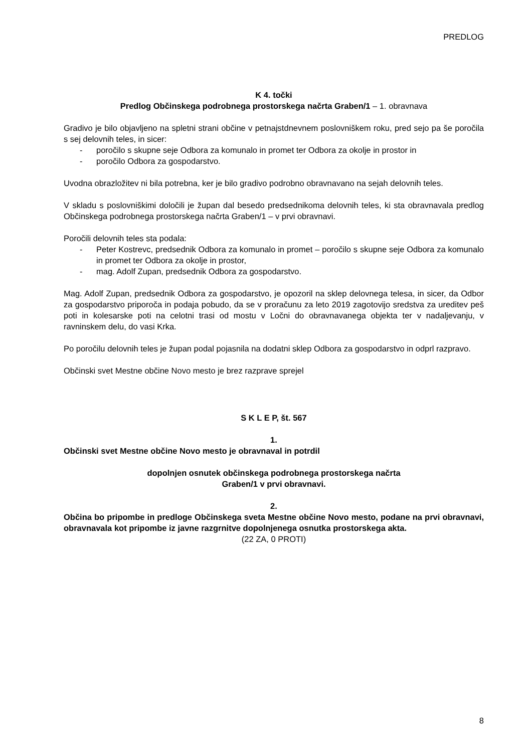PREDLOG
K 4. točki
Predlog Občinskega podrobnega prostorskega načrta Graben/1 – 1. obravnava
Gradivo je bilo objavljeno na spletni strani občine v petnajstdnevnem poslovniškem roku, pred sejo pa še poročila s sej delovnih teles, in sicer:
- poročilo s skupne seje Odbora za komunalo in promet ter Odbora za okolje in prostor in
- poročilo Odbora za gospodarstvo.
Uvodna obrazložitev ni bila potrebna, ker je bilo gradivo podrobno obravnavano na sejah delovnih teles.
V skladu s poslovniškimi določili je župan dal besedo predsednikoma delovnih teles, ki sta obravnavala predlog Občinskega podrobnega prostorskega načrta Graben/1 – v prvi obravnavi.
Poročili delovnih teles sta podala:
- Peter Kostrevc, predsednik Odbora za komunalo in promet – poročilo s skupne seje Odbora za komunalo in promet ter Odbora za okolje in prostor,
- mag. Adolf Zupan, predsednik Odbora za gospodarstvo.
Mag. Adolf Zupan, predsednik Odbora za gospodarstvo, je opozoril na sklep delovnega telesa, in sicer, da Odbor za gospodarstvo priporoča in podaja pobudo, da se v proračunu za leto 2019 zagotovijo sredstva za ureditev peš poti in kolesarske poti na celotni trasi od mostu v Ločni do obravnavanega objekta ter v nadaljevanju, v ravninskem delu, do vasi Krka.
Po poročilu delovnih teles je župan podal pojasnila na dodatni sklep Odbora za gospodarstvo in odprl razpravo.
Občinski svet Mestne občine Novo mesto je brez razprave sprejel
S K L E P, št. 567
1.
Občinski svet Mestne občine Novo mesto je obravnaval in potrdil
dopolnjen osnutek občinskega podrobnega prostorskega načrta
Graben/1 v prvi obravnavi.
2.
Občina bo pripombe in predloge Občinskega sveta Mestne občine Novo mesto, podane na prvi obravnavi, obravnavala kot pripombe iz javne razgrnitve dopolnjenega osnutka prostorskega akta.
(22 ZA, 0 PROTI)
8